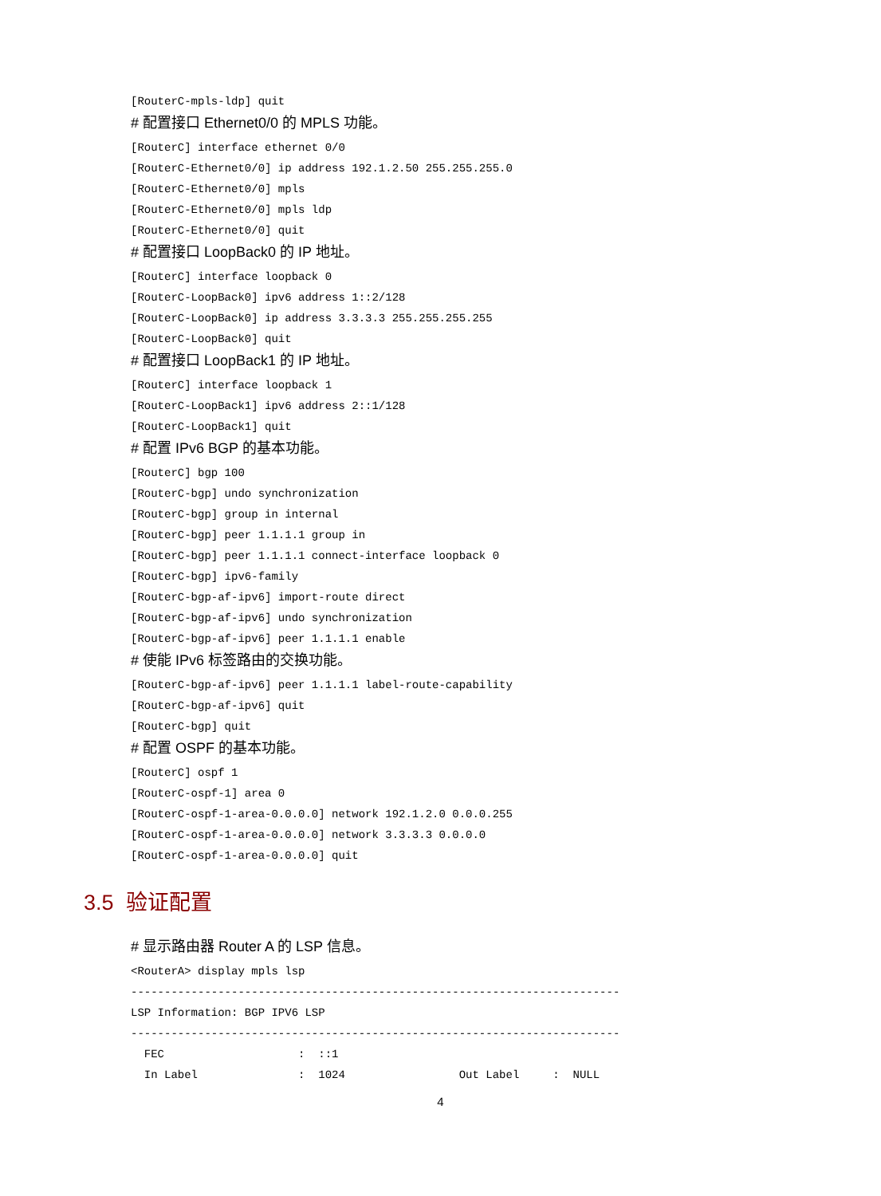[RouterC-mpls-ldp] quit
# 配置接口 Ethernet0/0 的 MPLS 功能。
[RouterC] interface ethernet 0/0
[RouterC-Ethernet0/0] ip address 192.1.2.50 255.255.255.0
[RouterC-Ethernet0/0] mpls
[RouterC-Ethernet0/0] mpls ldp
[RouterC-Ethernet0/0] quit
# 配置接口 LoopBack0 的 IP 地址。
[RouterC] interface loopback 0
[RouterC-LoopBack0] ipv6 address 1::2/128
[RouterC-LoopBack0] ip address 3.3.3.3 255.255.255.255
[RouterC-LoopBack0] quit
# 配置接口 LoopBack1 的 IP 地址。
[RouterC] interface loopback 1
[RouterC-LoopBack1] ipv6 address 2::1/128
[RouterC-LoopBack1] quit
# 配置 IPv6 BGP 的基本功能。
[RouterC] bgp 100
[RouterC-bgp] undo synchronization
[RouterC-bgp] group in internal
[RouterC-bgp] peer 1.1.1.1 group in
[RouterC-bgp] peer 1.1.1.1 connect-interface loopback 0
[RouterC-bgp] ipv6-family
[RouterC-bgp-af-ipv6] import-route direct
[RouterC-bgp-af-ipv6] undo synchronization
[RouterC-bgp-af-ipv6] peer 1.1.1.1 enable
# 使能 IPv6 标签路由的交换功能。
[RouterC-bgp-af-ipv6] peer 1.1.1.1 label-route-capability
[RouterC-bgp-af-ipv6] quit
[RouterC-bgp] quit
# 配置 OSPF 的基本功能。
[RouterC] ospf 1
[RouterC-ospf-1] area 0
[RouterC-ospf-1-area-0.0.0.0] network 192.1.2.0 0.0.0.255
[RouterC-ospf-1-area-0.0.0.0] network 3.3.3.3 0.0.0.0
[RouterC-ospf-1-area-0.0.0.0] quit
3.5 验证配置
# 显示路由器 Router A 的 LSP 信息。
<RouterA> display mpls lsp
-------------------------------------------------------------------------
LSP Information: BGP IPV6 LSP
-------------------------------------------------------------------------
  FEC                    :  ::1
  In Label               :  1024                 Out Label     :  NULL
4